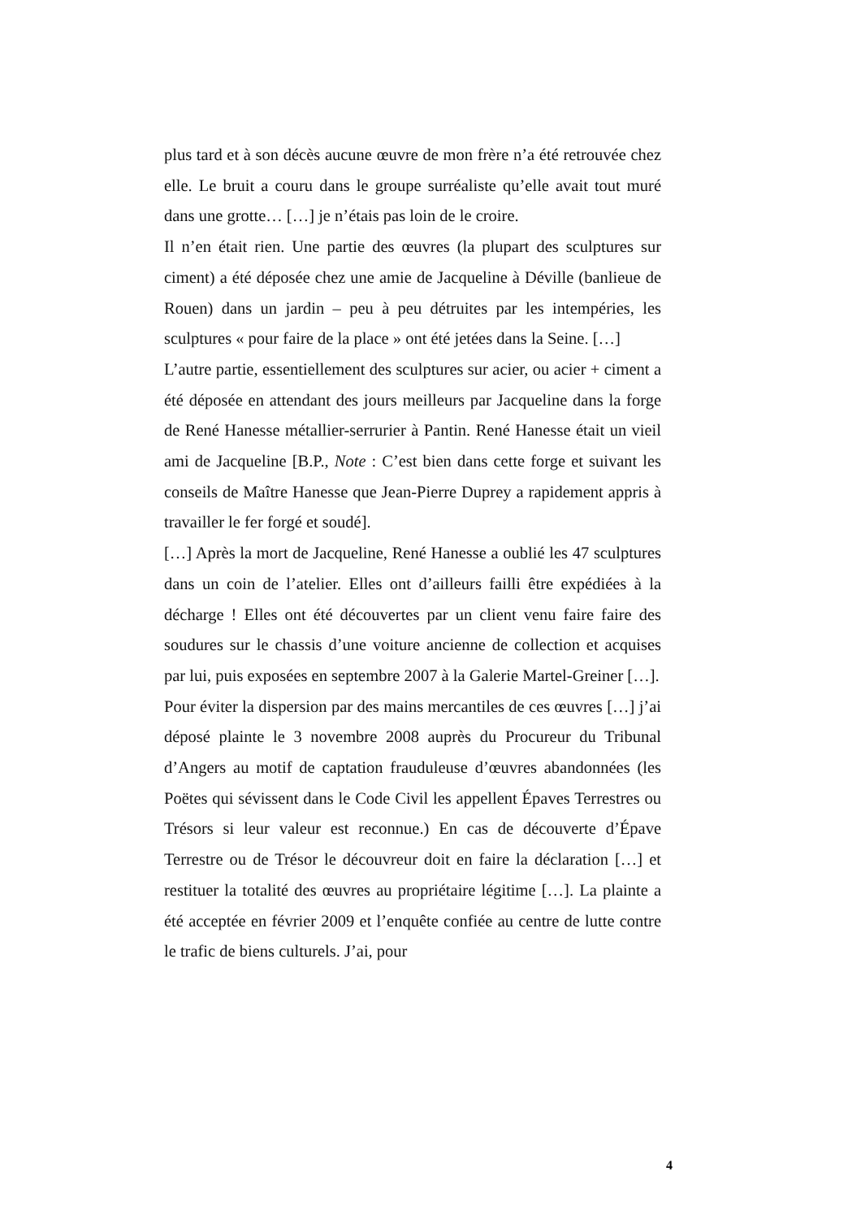plus tard et à son décès aucune œuvre de mon frère n’a été retrouvée chez elle. Le bruit a couru dans le groupe surréaliste qu’elle avait tout muré dans une grotte… […] je n’étais pas loin de le croire.
Il n’en était rien. Une partie des œuvres (la plupart des sculptures sur ciment) a été déposée chez une amie de Jacqueline à Déville (banlieue de Rouen) dans un jardin – peu à peu détruites par les intempéries, les sculptures « pour faire de la place » ont été jetées dans la Seine. […]
L’autre partie, essentiellement des sculptures sur acier, ou acier + ciment a été déposée en attendant des jours meilleurs par Jacqueline dans la forge de René Hanesse métallier-serrurier à Pantin. René Hanesse était un vieil ami de Jacqueline [B.P., Note : C’est bien dans cette forge et suivant les conseils de Maître Hanesse que Jean-Pierre Duprey a rapidement appris à travailler le fer forgé et soudé].
[…] Après la mort de Jacqueline, René Hanesse a oublié les 47 sculptures dans un coin de l’atelier. Elles ont d’ailleurs failli être expédiées à la décharge ! Elles ont été découvertes par un client venu faire faire des soudures sur le chassis d’une voiture ancienne de collection et acquises par lui, puis exposées en septembre 2007 à la Galerie Martel-Greiner […].
Pour éviter la dispersion par des mains mercantiles de ces œuvres […] j’ai déposé plainte le 3 novembre 2008 auprès du Procureur du Tribunal d’Angers au motif de captation frauduleuse d’œuvres abandonnées (les Poëtes qui sévissent dans le Code Civil les appellent Épaves Terrestres ou Trésors si leur valeur est reconnue.) En cas de découverte d’Épave Terrestre ou de Trésor le découvreur doit en faire la déclaration […] et restituer la totalité des œuvres au propriétaire légitime […]. La plainte a été acceptée en février 2009 et l’enquête confiée au centre de lutte contre le trafic de biens culturels. J’ai, pour
4